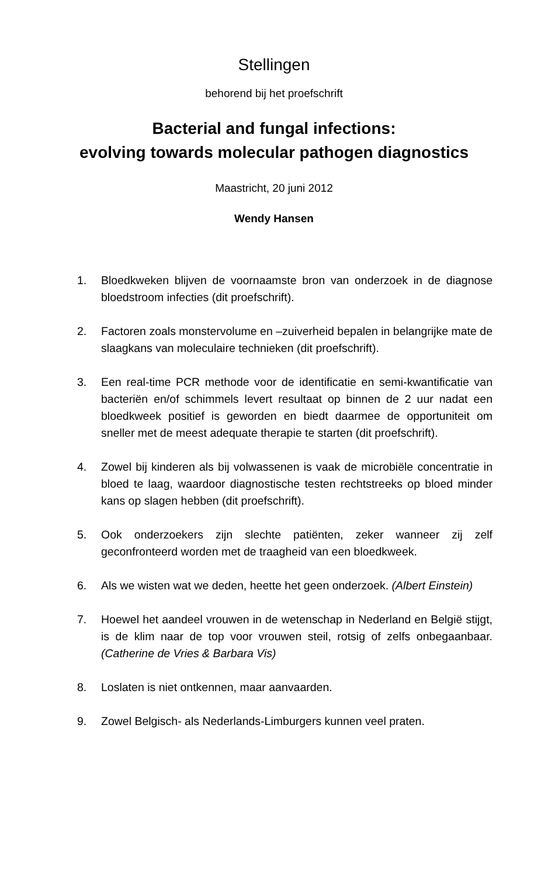Stellingen
behorend bij het proefschrift
Bacterial and fungal infections:
evolving towards molecular pathogen diagnostics
Maastricht, 20 juni 2012
Wendy Hansen
1. Bloedkweken blijven de voornaamste bron van onderzoek in de diagnose bloedstroom infecties (dit proefschrift).
2. Factoren zoals monstervolume en –zuiverheid bepalen in belangrijke mate de slaagkans van moleculaire technieken (dit proefschrift).
3. Een real-time PCR methode voor de identificatie en semi-kwantificatie van bacteriën en/of schimmels levert resultaat op binnen de 2 uur nadat een bloedkweek positief is geworden en biedt daarmee de opportuniteit om sneller met de meest adequate therapie te starten (dit proefschrift).
4. Zowel bij kinderen als bij volwassenen is vaak de microbiële concentratie in bloed te laag, waardoor diagnostische testen rechtstreeks op bloed minder kans op slagen hebben (dit proefschrift).
5. Ook onderzoekers zijn slechte patiënten, zeker wanneer zij zelf geconfronteerd worden met de traagheid van een bloedkweek.
6. Als we wisten wat we deden, heette het geen onderzoek. (Albert Einstein)
7. Hoewel het aandeel vrouwen in de wetenschap in Nederland en België stijgt, is de klim naar de top voor vrouwen steil, rotsig of zelfs onbegaanbaar. (Catherine de Vries & Barbara Vis)
8. Loslaten is niet ontkennen, maar aanvaarden.
9. Zowel Belgisch- als Nederlands-Limburgers kunnen veel praten.